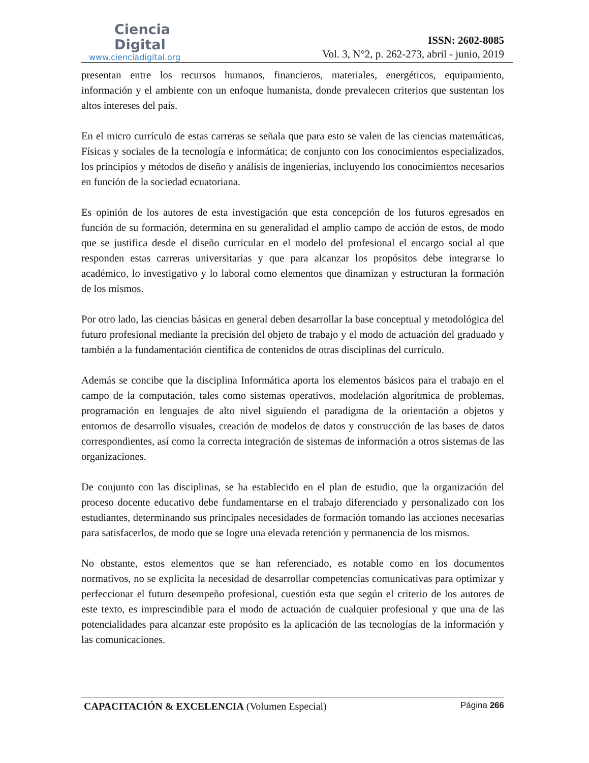Ciencia
Digital
www.cienciadigital.org
ISSN: 2602-8085
Vol. 3, N°2, p. 262-273, abril - junio, 2019
presentan entre los recursos humanos, financieros, materiales, energéticos, equipamiento, información y el ambiente con un enfoque humanista, donde prevalecen criterios que sustentan los altos intereses del país.
En el micro currículo de estas carreras se señala que para esto se valen de las ciencias matemáticas, Físicas y sociales de la tecnología e informática; de conjunto con los conocimientos especializados, los principios y métodos de diseño y análisis de ingenierías, incluyendo los conocimientos necesarios en función de la sociedad ecuatoriana.
Es opinión de los autores de esta investigación que esta concepción de los futuros egresados en función de su formación, determina en su generalidad el amplio campo de acción de estos, de modo que se justifica desde el diseño curricular en el modelo del profesional el encargo social al que responden estas carreras universitarias y que para alcanzar los propósitos debe integrarse lo académico, lo investigativo y lo laboral como elementos que dinamizan y estructuran la formación de los mismos.
Por otro lado, las ciencias básicas en general deben desarrollar la base conceptual y metodológica del futuro profesional mediante la precisión del objeto de trabajo y el modo de actuación del graduado y también a la fundamentación científica de contenidos de otras disciplinas del currículo.
Además se concibe que la disciplina Informática aporta los elementos básicos para el trabajo en el campo de la computación, tales como sistemas operativos, modelación algorítmica de problemas, programación en lenguajes de alto nivel siguiendo el paradigma de la orientación a objetos y entornos de desarrollo visuales, creación de modelos de datos y construcción de las bases de datos correspondientes, así como la correcta integración de sistemas de información a otros sistemas de las organizaciones.
De conjunto con las disciplinas, se ha establecido en el plan de estudio, que la organización del proceso docente educativo debe fundamentarse en el trabajo diferenciado y personalizado con los estudiantes, determinando sus principales necesidades de formación tomando las acciones necesarias para satisfacerlos, de modo que se logre una elevada retención y permanencia de los mismos.
No obstante, estos elementos que se han referenciado, es notable como en los documentos normativos, no se explicita la necesidad de desarrollar competencias comunicativas para optimizar y perfeccionar el futuro desempeño profesional, cuestión esta que según el criterio de los autores de este texto, es imprescindible para el modo de actuación de cualquier profesional y que una de las potencialidades para alcanzar este propósito es la aplicación de las tecnologías de la información y las comunicaciones.
CAPACITACIÓN & EXCELENCIA (Volumen Especial) Página 266